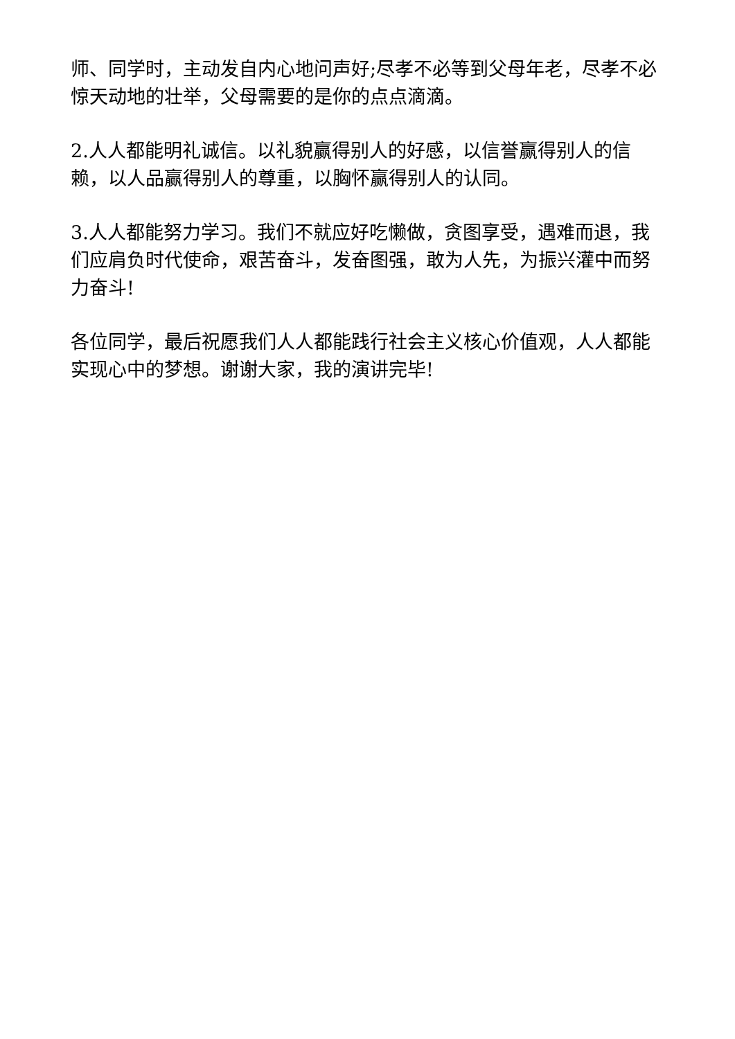师、同学时，主动发自内心地问声好;尽孝不必等到父母年老，尽孝不必惊天动地的壮举，父母需要的是你的点点滴滴。
2.人人都能明礼诚信。以礼貌赢得别人的好感，以信誉赢得别人的信赖，以人品赢得别人的尊重，以胸怀赢得别人的认同。
3.人人都能努力学习。我们不就应好吃懒做，贪图享受，遇难而退，我们应肩负时代使命，艰苦奋斗，发奋图强，敢为人先，为振兴灌中而努力奋斗!
各位同学，最后祝愿我们人人都能践行社会主义核心价值观，人人都能实现心中的梦想。谢谢大家，我的演讲完毕!